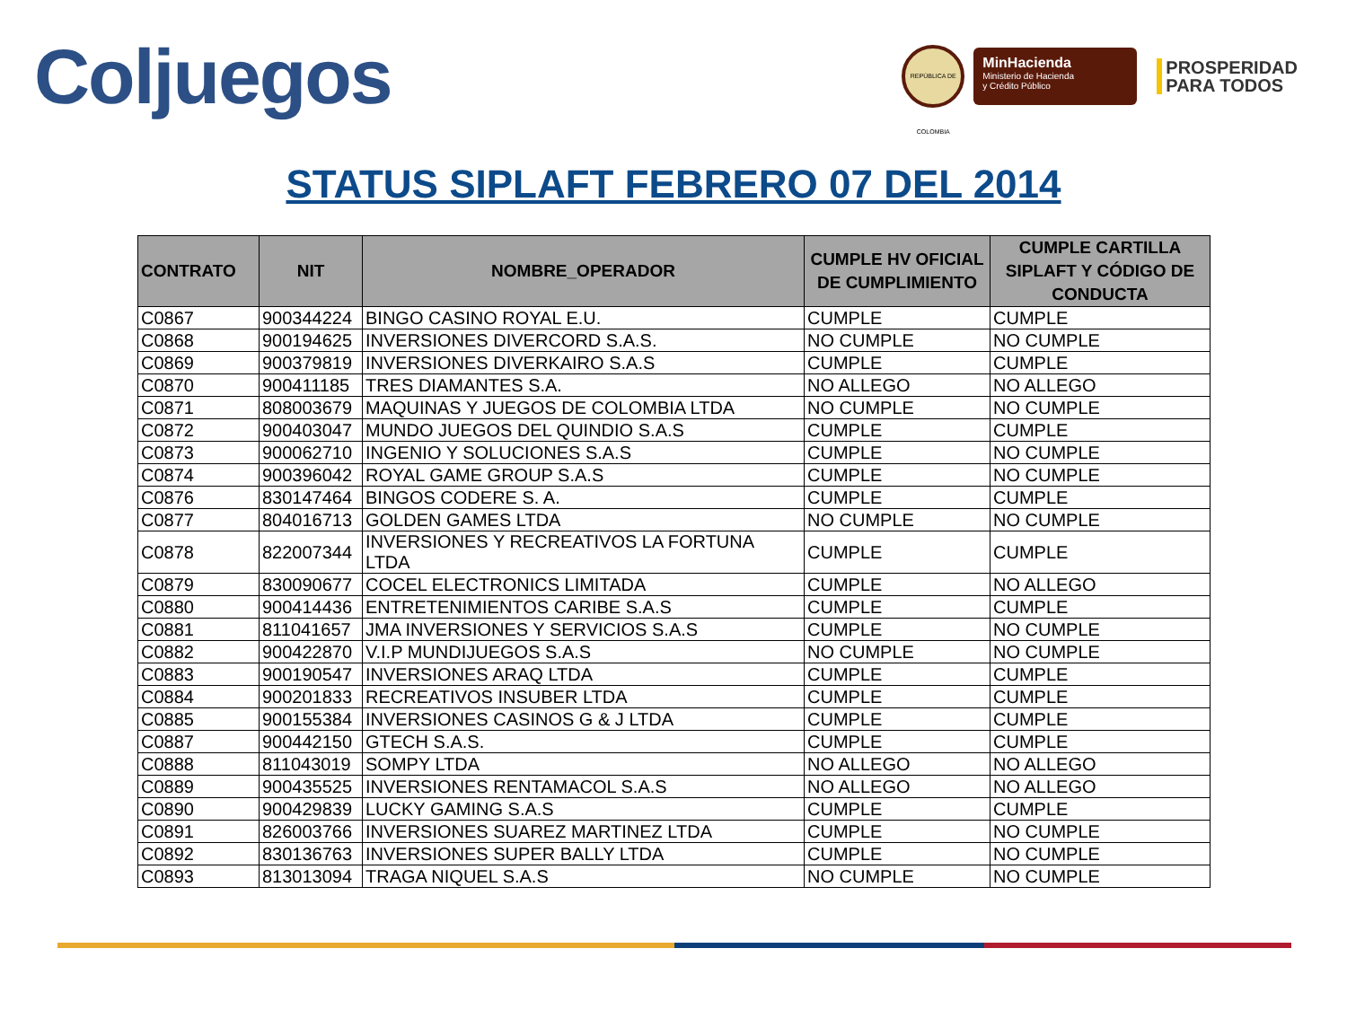Coljuegos
REPÚBLICA DE COLOMBIA
MinHacienda
Ministerio de Hacienda
y Crédito Público
PROSPERIDAD
PARA TODOS
STATUS SIPLAFT FEBRERO 07 DEL 2014
| CONTRATO | NIT | NOMBRE_OPERADOR | CUMPLE HV OFICIAL DE CUMPLIMIENTO | CUMPLE CARTILLA SIPLAFT Y CÓDIGO DE CONDUCTA |
| --- | --- | --- | --- | --- |
| C0867 | 900344224 | BINGO CASINO ROYAL E.U. | CUMPLE | CUMPLE |
| C0868 | 900194625 | INVERSIONES DIVERCORD S.A.S. | NO CUMPLE | NO CUMPLE |
| C0869 | 900379819 | INVERSIONES DIVERKAIRO S.A.S | CUMPLE | CUMPLE |
| C0870 | 900411185 | TRES DIAMANTES S.A. | NO ALLEGO | NO ALLEGO |
| C0871 | 808003679 | MAQUINAS Y JUEGOS DE COLOMBIA LTDA | NO CUMPLE | NO CUMPLE |
| C0872 | 900403047 | MUNDO JUEGOS DEL QUINDIO S.A.S | CUMPLE | CUMPLE |
| C0873 | 900062710 | INGENIO Y SOLUCIONES S.A.S | CUMPLE | NO CUMPLE |
| C0874 | 900396042 | ROYAL GAME GROUP S.A.S | CUMPLE | NO CUMPLE |
| C0876 | 830147464 | BINGOS CODERE S. A. | CUMPLE | CUMPLE |
| C0877 | 804016713 | GOLDEN GAMES LTDA | NO CUMPLE | NO CUMPLE |
| C0878 | 822007344 | INVERSIONES Y RECREATIVOS LA FORTUNA LTDA | CUMPLE | CUMPLE |
| C0879 | 830090677 | COCEL ELECTRONICS LIMITADA | CUMPLE | NO ALLEGO |
| C0880 | 900414436 | ENTRETENIMIENTOS CARIBE S.A.S | CUMPLE | CUMPLE |
| C0881 | 811041657 | JMA INVERSIONES Y SERVICIOS S.A.S | CUMPLE | NO CUMPLE |
| C0882 | 900422870 | V.I.P MUNDIJUEGOS S.A.S | NO CUMPLE | NO CUMPLE |
| C0883 | 900190547 | INVERSIONES ARAQ LTDA | CUMPLE | CUMPLE |
| C0884 | 900201833 | RECREATIVOS INSUBER LTDA | CUMPLE | CUMPLE |
| C0885 | 900155384 | INVERSIONES CASINOS G & J LTDA | CUMPLE | CUMPLE |
| C0887 | 900442150 | GTECH S.A.S. | CUMPLE | CUMPLE |
| C0888 | 811043019 | SOMPY LTDA | NO ALLEGO | NO ALLEGO |
| C0889 | 900435525 | INVERSIONES RENTAMACOL S.A.S | NO ALLEGO | NO ALLEGO |
| C0890 | 900429839 | LUCKY GAMING S.A.S | CUMPLE | CUMPLE |
| C0891 | 826003766 | INVERSIONES SUAREZ MARTINEZ LTDA | CUMPLE | NO CUMPLE |
| C0892 | 830136763 | INVERSIONES SUPER BALLY LTDA | CUMPLE | NO CUMPLE |
| C0893 | 813013094 | TRAGA NIQUEL S.A.S | NO CUMPLE | NO CUMPLE |